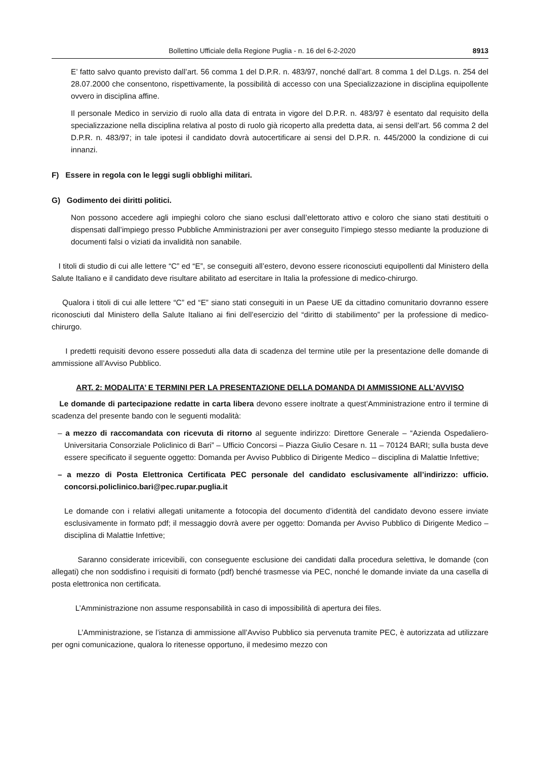Bollettino Ufficiale della Regione Puglia - n. 16 del 6-2-2020 8913
E’ fatto salvo quanto previsto dall’art. 56 comma 1 del D.P.R. n. 483/97, nonché dall’art. 8 comma 1 del D.Lgs. n. 254 del 28.07.2000 che consentono, rispettivamente, la possibilità di accesso con una Specializzazione in disciplina equipollente ovvero in disciplina affine.
Il personale Medico in servizio di ruolo alla data di entrata in vigore del D.P.R. n. 483/97 è esentato dal requisito della specializzazione nella disciplina relativa al posto di ruolo già ricoperto alla predetta data, ai sensi dell’art. 56 comma 2 del D.P.R. n. 483/97; in tale ipotesi il candidato dovrà autocertificare ai sensi del D.P.R. n. 445/2000 la condizione di cui innanzi.
F) Essere in regola con le leggi sugli obblighi militari.
G) Godimento dei diritti politici.
Non possono accedere agli impieghi coloro che siano esclusi dall’elettorato attivo e coloro che siano stati destituiti o dispensati dall’impiego presso Pubbliche Amministrazioni per aver conseguito l’impiego stesso mediante la produzione di documenti falsi o viziati da invalidità non sanabile.
I titoli di studio di cui alle lettere “C” ed “E”, se conseguiti all’estero, devono essere riconosciuti equipollenti dal Ministero della Salute Italiano e il candidato deve risultare abilitato ad esercitare in Italia la professione di medico-chirurgo.
Qualora i titoli di cui alle lettere “C” ed “E” siano stati conseguiti in un Paese UE da cittadino comunitario dovranno essere riconosciuti dal Ministero della Salute Italiano ai fini dell’esercizio del “diritto di stabilimento” per la professione di medico-chirurgo.
I predetti requisiti devono essere posseduti alla data di scadenza del termine utile per la presentazione delle domande di ammissione all’Avviso Pubblico.
ART. 2: MODALITA’ E TERMINI PER LA PRESENTAZIONE DELLA DOMANDA DI AMMISSIONE ALL’AVVISO
Le domande di partecipazione redatte in carta libera devono essere inoltrate a quest’Amministrazione entro il termine di scadenza del presente bando con le seguenti modalità:
– a mezzo di raccomandata con ricevuta di ritorno al seguente indirizzo: Direttore Generale – “Azienda Ospedaliero-Universitaria Consorziale Policlinico di Bari” – Ufficio Concorsi – Piazza Giulio Cesare n. 11 – 70124 BARI; sulla busta deve essere specificato il seguente oggetto: Domanda per Avviso Pubblico di Dirigente Medico – disciplina di Malattie Infettive;
– a mezzo di Posta Elettronica Certificata PEC personale del candidato esclusivamente all’indirizzo: ufficio. concorsi.policlinico.bari@pec.rupar.puglia.it
Le domande con i relativi allegati unitamente a fotocopia del documento d’identità del candidato devono essere inviate esclusivamente in formato pdf; il messaggio dovrà avere per oggetto: Domanda per Avviso Pubblico di Dirigente Medico – disciplina di Malattie Infettive;
Saranno considerate irricevibili, con conseguente esclusione dei candidati dalla procedura selettiva, le domande (con allegati) che non soddisfino i requisiti di formato (pdf) benché trasmesse via PEC, nonché le domande inviate da una casella di posta elettronica non certificata.
L’Amministrazione non assume responsabilità in caso di impossibilità di apertura dei files.
L’Amministrazione, se l’istanza di ammissione all’Avviso Pubblico sia pervenuta tramite PEC, è autorizzata ad utilizzare per ogni comunicazione, qualora lo ritenesse opportuno, il medesimo mezzo con